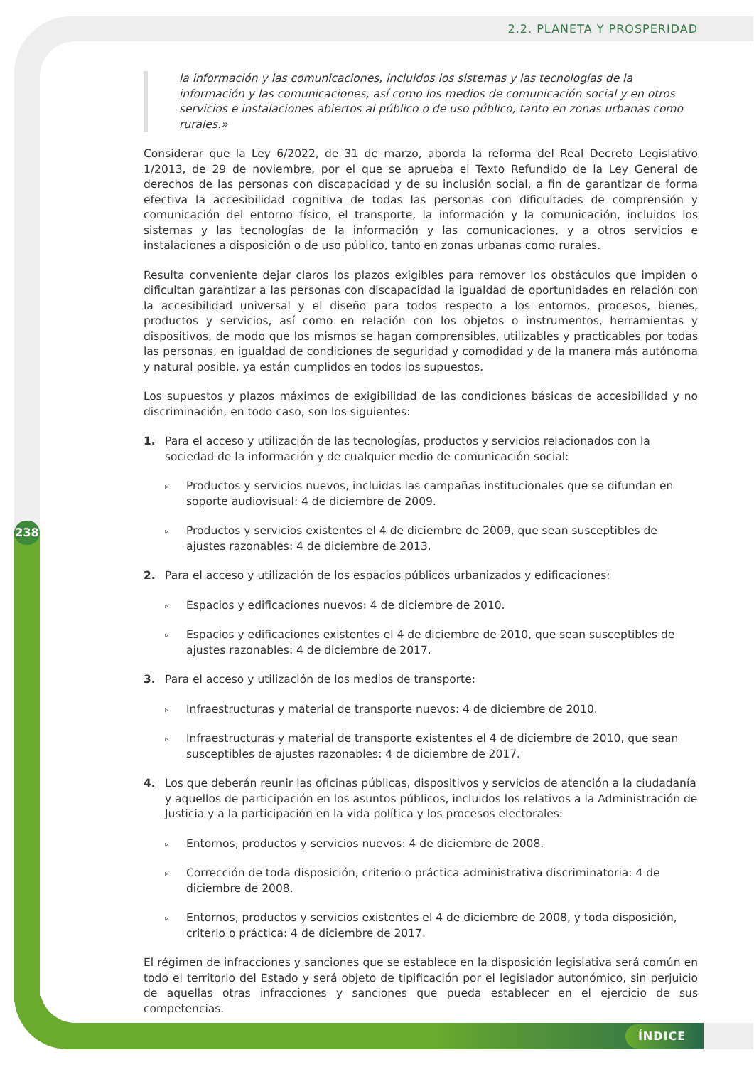2.2. PLANETA Y PROSPERIDAD
la información y las comunicaciones, incluidos los sistemas y las tecnologías de la información y las comunicaciones, así como los medios de comunicación social y en otros servicios e instalaciones abiertos al público o de uso público, tanto en zonas urbanas como rurales.»
Considerar que la Ley 6/2022, de 31 de marzo, aborda la reforma del Real Decreto Legislativo 1/2013, de 29 de noviembre, por el que se aprueba el Texto Refundido de la Ley General de derechos de las personas con discapacidad y de su inclusión social, a fin de garantizar de forma efectiva la accesibilidad cognitiva de todas las personas con dificultades de comprensión y comunicación del entorno físico, el transporte, la información y la comunicación, incluidos los sistemas y las tecnologías de la información y las comunicaciones, y a otros servicios e instalaciones a disposición o de uso público, tanto en zonas urbanas como rurales.
Resulta conveniente dejar claros los plazos exigibles para remover los obstáculos que impiden o dificultan garantizar a las personas con discapacidad la igualdad de oportunidades en relación con la accesibilidad universal y el diseño para todos respecto a los entornos, procesos, bienes, productos y servicios, así como en relación con los objetos o instrumentos, herramientas y dispositivos, de modo que los mismos se hagan comprensibles, utilizables y practicables por todas las personas, en igualdad de condiciones de seguridad y comodidad y de la manera más autónoma y natural posible, ya están cumplidos en todos los supuestos.
Los supuestos y plazos máximos de exigibilidad de las condiciones básicas de accesibilidad y no discriminación, en todo caso, son los siguientes:
1. Para el acceso y utilización de las tecnologías, productos y servicios relacionados con la sociedad de la información y de cualquier medio de comunicación social:
▹
Productos y servicios nuevos, incluidas las campañas institucionales que se difundan en soporte audiovisual: 4 de diciembre de 2009.
▹
Productos y servicios existentes el 4 de diciembre de 2009, que sean susceptibles de ajustes razonables: 4 de diciembre de 2013.
2. Para el acceso y utilización de los espacios públicos urbanizados y edificaciones:
▹
Espacios y edificaciones nuevos: 4 de diciembre de 2010.
▹
Espacios y edificaciones existentes el 4 de diciembre de 2010, que sean susceptibles de ajustes razonables: 4 de diciembre de 2017.
3. Para el acceso y utilización de los medios de transporte:
▹
Infraestructuras y material de transporte nuevos: 4 de diciembre de 2010.
▹
Infraestructuras y material de transporte existentes el 4 de diciembre de 2010, que sean susceptibles de ajustes razonables: 4 de diciembre de 2017.
4. Los que deberán reunir las oficinas públicas, dispositivos y servicios de atención a la ciudadanía y aquellos de participación en los asuntos públicos, incluidos los relativos a la Administración de Justicia y a la participación en la vida política y los procesos electorales:
▹
Entornos, productos y servicios nuevos: 4 de diciembre de 2008.
▹
Corrección de toda disposición, criterio o práctica administrativa discriminatoria: 4 de diciembre de 2008.
▹
Entornos, productos y servicios existentes el 4 de diciembre de 2008, y toda disposición, criterio o práctica: 4 de diciembre de 2017.
El régimen de infracciones y sanciones que se establece en la disposición legislativa será común en todo el territorio del Estado y será objeto de tipificación por el legislador autonómico, sin perjuicio de aquellas otras infracciones y sanciones que pueda establecer en el ejercicio de sus competencias.
238
ÍNDICE